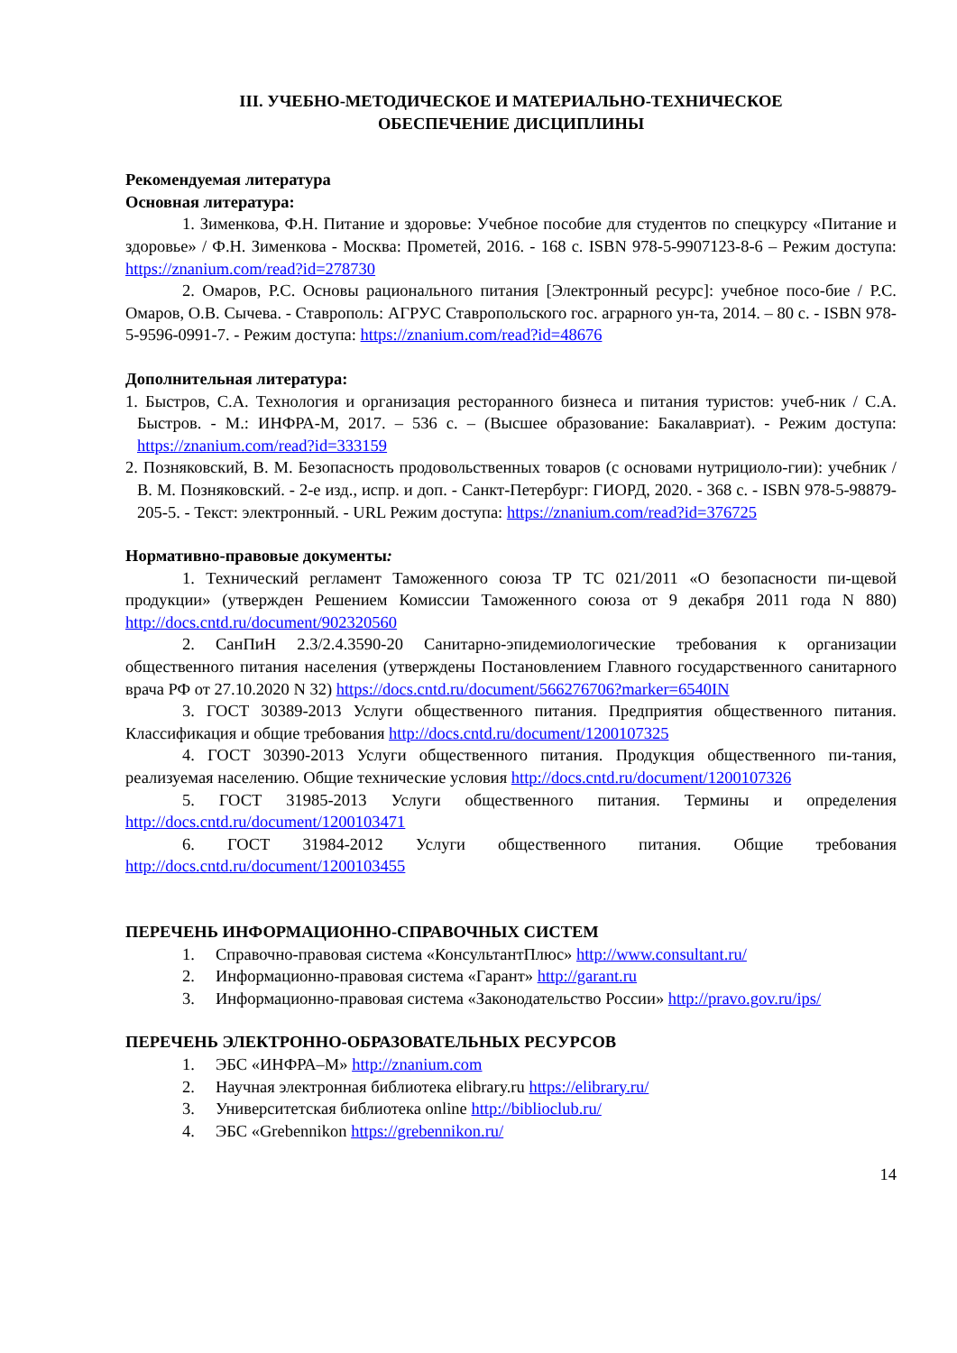III. УЧЕБНО-МЕТОДИЧЕСКОЕ И МАТЕРИАЛЬНО-ТЕХНИЧЕСКОЕ
ОБЕСПЕЧЕНИЕ ДИСЦИПЛИНЫ
Рекомендуемая литература
Основная литература:
1. Зименкова, Ф.Н. Питание и здоровье: Учебное пособие для студентов по спецкурсу «Питание и здоровье» / Ф.Н. Зименкова - Москва: Прометей, 2016. - 168 с. ISBN 978-5-9907123-8-6 – Режим доступа: https://znanium.com/read?id=278730
2. Омаров, Р.С. Основы рационального питания [Электронный ресурс]: учебное посо-бие / Р.С. Омаров, О.В. Сычева. - Ставрополь: АГРУС Ставропольского гос. аграрного ун-та, 2014. – 80 с. - ISBN 978-5-9596-0991-7. - Режим доступа: https://znanium.com/read?id=48676
Дополнительная литература:
1. Быстров, С.А. Технология и организация ресторанного бизнеса и питания туристов: учеб-ник / С.А. Быстров. - М.: ИНФРА-М, 2017. – 536 с. – (Высшее образование: Бакалавриат). - Режим доступа: https://znanium.com/read?id=333159
2. Позняковский, В. М. Безопасность продовольственных товаров (с основами нутрициоло-гии): учебник / В. М. Позняковский. - 2-е изд., испр. и доп. - Санкт-Петербург: ГИОРД, 2020. - 368 с. - ISBN 978-5-98879-205-5. - Текст: электронный. - URL Режим доступа: https://znanium.com/read?id=376725
Нормативно-правовые документы:
1. Технический регламент Таможенного союза ТР ТС 021/2011 «О безопасности пи-щевой продукции» (утвержден Решением Комиссии Таможенного союза от 9 декабря 2011 года N 880) http://docs.cntd.ru/document/902320560
2. СанПиН 2.3/2.4.3590-20 Санитарно-эпидемиологические требования к организации общественного питания населения (утверждены Постановлением Главного государственного санитарного врача РФ от 27.10.2020 N 32) https://docs.cntd.ru/document/566276706?marker=6540IN
3. ГОСТ 30389-2013 Услуги общественного питания. Предприятия общественного питания. Классификация и общие требования http://docs.cntd.ru/document/1200107325
4. ГОСТ 30390-2013 Услуги общественного питания. Продукция общественного пи-тания, реализуемая населению. Общие технические условия http://docs.cntd.ru/document/1200107326
5. ГОСТ 31985-2013 Услуги общественного питания. Термины и определения http://docs.cntd.ru/document/1200103471
6. ГОСТ 31984-2012 Услуги общественного питания. Общие требования http://docs.cntd.ru/document/1200103455
ПЕРЕЧЕНЬ ИНФОРМАЦИОННО-СПРАВОЧНЫХ СИСТЕМ
1. Справочно-правовая система «КонсультантПлюс» http://www.consultant.ru/
2. Информационно-правовая система «Гарант» http://garant.ru
3. Информационно-правовая система «Законодательство России» http://pravo.gov.ru/ips/
ПЕРЕЧЕНЬ ЭЛЕКТРОННО-ОБРАЗОВАТЕЛЬНЫХ РЕСУРСОВ
1. ЭБС «ИНФРА–М» http://znanium.com
2. Научная электронная библиотека elibrary.ru https://elibrary.ru/
3. Университетская библиотека online http://biblioclub.ru/
4. ЭБС «Grebennikon https://grebennikon.ru/
14